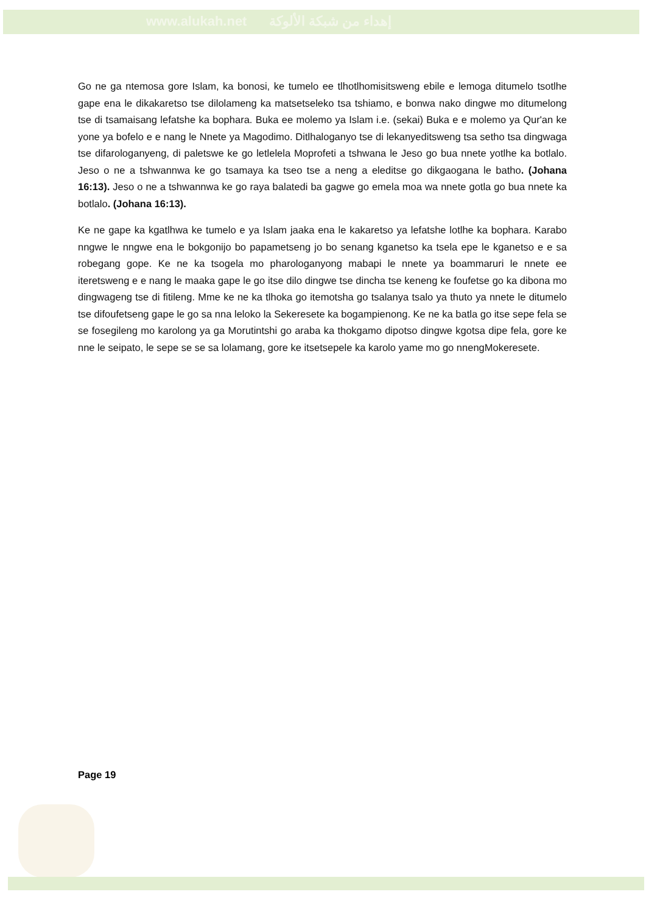www.alukah.net إهداء من شبكة الألوكة
Go ne ga ntemosa gore Islam, ka bonosi, ke tumelo ee tlhotlhomisitsweng ebile e lemoga ditumelo tsotlhe gape ena le dikakaretso tse dilolameng ka matsetseleko tsa tshiamo, e bonwa nako dingwe mo ditumelong tse di tsamaisang lefatshe ka bophara. Buka ee molemo ya Islam i.e. (sekai) Buka e e molemo ya Qur'an ke yone ya bofelo e e nang le Nnete ya Magodimo. Ditlhaloganyo tse di lekanyeditsweng tsa setho tsa dingwaga tse difarologanyeng, di paletswe ke go letlelela Moprofeti a tshwana le Jeso go bua nnete yotlhe ka botlalo. Jeso o ne a tshwannwa ke go tsamaya ka tseo tse a neng a eleditse go dikgaogana le batho. (Johana 16:13). Jeso o ne a tshwannwa ke go raya balatedi ba gagwe go emela moa wa nnete gotla go bua nnete ka botlalo. (Johana 16:13).
Ke ne gape ka kgatlhwa ke tumelo e ya Islam jaaka ena le kakaretso ya lefatshe lotlhe ka bophara. Karabo nngwe le nngwe ena le bokgonijo bo papametseng jo bo senang kganetso ka tsela epe le kganetso e e sa robegang gope. Ke ne ka tsogela mo pharologanyong mabapi le nnete ya boammaruri le nnete ee iteretsweng e e nang le maaka gape le go itse dilo dingwe tse dincha tse keneng ke foufetse go ka dibona mo dingwageng tse di fitileng. Mme ke ne ka tlhoka go itemotsha go tsalanya tsalo ya thuto ya nnete le ditumelo tse difoufetseng gape le go sa nna leloko la Sekeresete ka bogampienong. Ke ne ka batla go itse sepe fela se se fosegileng mo karolong ya ga Morutintshi go araba ka thokgamo dipotso dingwe kgotsa dipe fela, gore ke nne le seipato, le sepe se se sa lolamang, gore ke itsetsepele ka karolo yame mo go nnengMokeresete.
Page 19